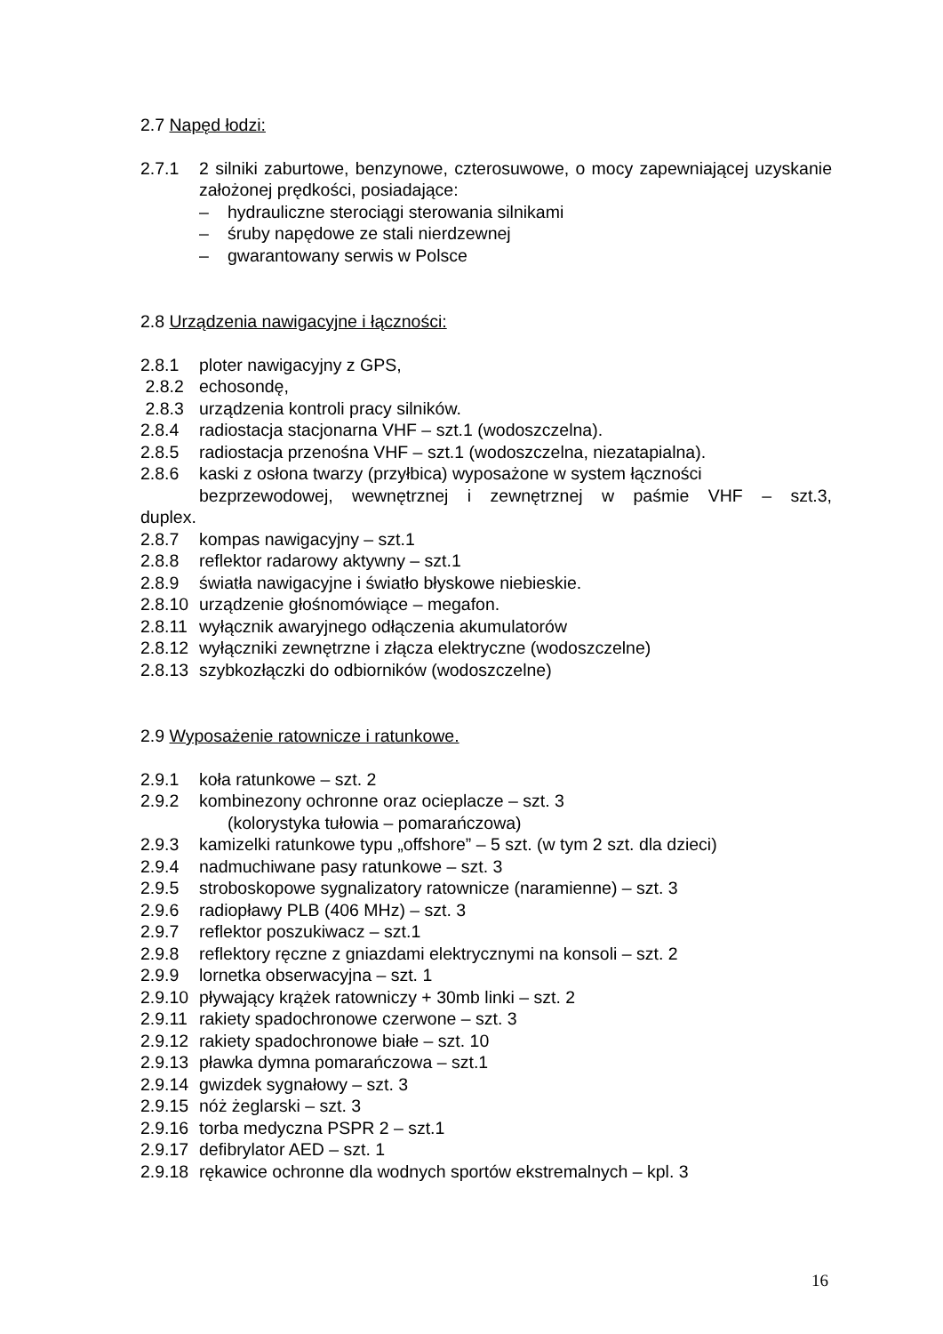2.7 Napęd łodzi:
2.7.1 2 silniki zaburtowe, benzynowe, czterosuwowe, o mocy zapewniającej uzyskanie założonej prędkości, posiadające:
– hydrauliczne sterociągi sterowania silnikami
– śruby napędowe ze stali nierdzewnej
– gwarantowany serwis w Polsce
2.8 Urządzenia nawigacyjne i łączności:
2.8.1 ploter nawigacyjny z GPS,
2.8.2 echosondę,
2.8.3 urządzenia kontroli pracy silników.
2.8.4 radiostacja stacjonarna VHF – szt.1 (wodoszczelna).
2.8.5 radiostacja przenośna VHF – szt.1 (wodoszczelna, niezatapialna).
2.8.6 kaski z osłona twarzy (przyłbica) wyposażone w system łączności
bezprzewodowej, wewnętrznej i zewnętrznej w paśmie VHF – szt.3,
duplex.
2.8.7 kompas nawigacyjny – szt.1
2.8.8 reflektor radarowy aktywny – szt.1
2.8.9 światła nawigacyjne i światło błyskowe niebieskie.
2.8.10 urządzenie głośnomówiące – megafon.
2.8.11 wyłącznik awaryjnego odłączenia akumulatorów
2.8.12 wyłączniki zewnętrzne i złącza elektryczne (wodoszczelne)
2.8.13 szybkozłączki do odbiorników (wodoszczelne)
2.9 Wyposażenie ratownicze i ratunkowe.
2.9.1 koła ratunkowe – szt. 2
2.9.2 kombinezony ochronne oraz ocieplacze – szt. 3
(kolorystyka tułowia – pomarańczowa)
2.9.3 kamizelki ratunkowe typu „offshore” – 5 szt. (w tym 2 szt. dla dzieci)
2.9.4 nadmuchiwane pasy ratunkowe – szt. 3
2.9.5 stroboskopowe sygnalizatory ratownicze (naramienne) – szt. 3
2.9.6 radiopławy PLB (406 MHz) – szt. 3
2.9.7 reflektor poszukiwacz – szt.1
2.9.8 reflektory ręczne z gniazdami elektrycznymi na konsoli – szt. 2
2.9.9 lornetka obserwacyjna – szt. 1
2.9.10 pływający krążek ratowniczy + 30mb linki – szt. 2
2.9.11 rakiety spadochronowe czerwone – szt. 3
2.9.12 rakiety spadochronowe białe – szt. 10
2.9.13 pławka dymna pomarańczowa – szt.1
2.9.14 gwizdek sygnałowy – szt. 3
2.9.15 nóż żeglarski – szt. 3
2.9.16 torba medyczna PSPR 2 – szt.1
2.9.17 defibrylator AED – szt. 1
2.9.18 rękawice ochronne dla wodnych sportów ekstremalnych – kpl. 3
16